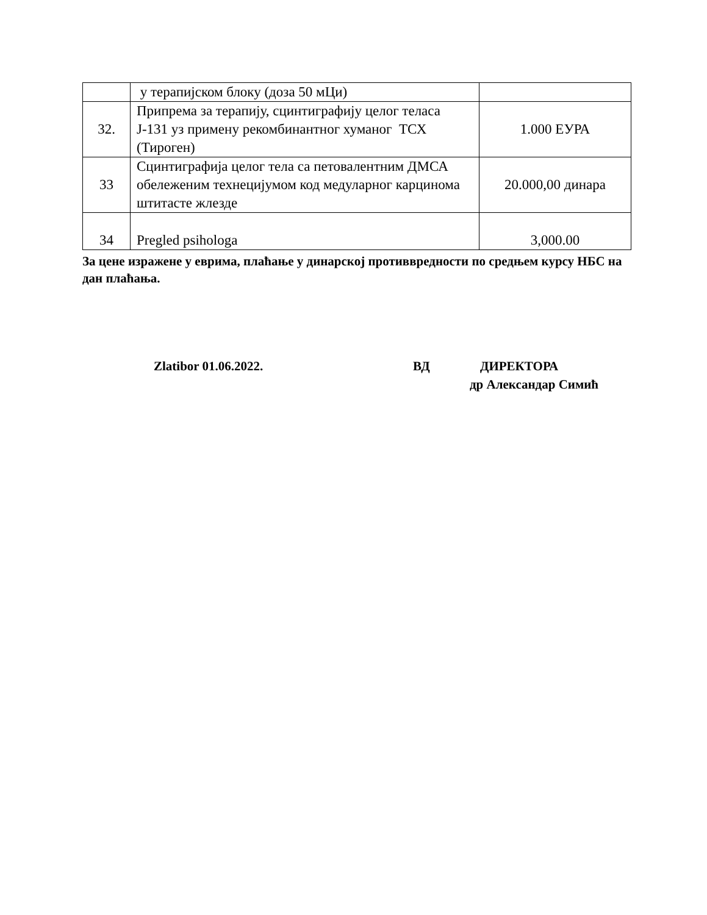| | у терапијском блоку (доза 50 мЦи) | |
| 32. | Припрема за терапију, сцинтиграфију целог теласа Ј-131 уз примену рекомбинантног хуманог ТСХ (Тироген) | 1.000 ЕУРА |
| 33 | Сцинтиграфија целог тела са петовалентним ДМСА обележеним технецијумом код медуларног карцинома штитасте жлезде | 20.000,00 динара |
| 34 | Pregled psihologa | 3,000.00 |
За цене изражене у еврима, плаћање у динарској противвредности по средњем курсу НБС на дан плаћања.
Zlatibor 01.06.2022. ВД ДИРЕКТОРА
др Александар Симић